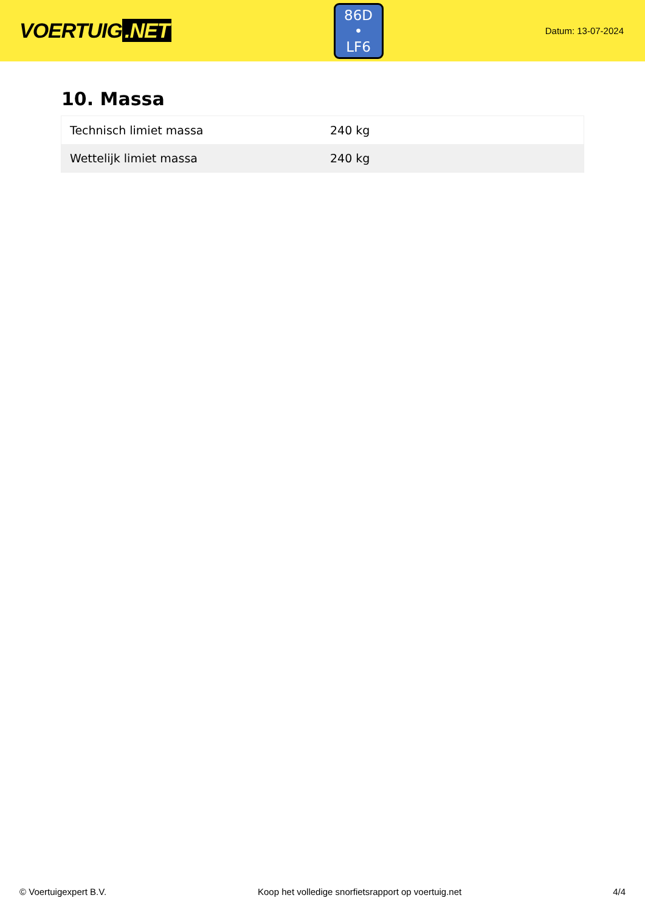VOERTUIG.NET
86D
• LF6
Datum: 13-07-2024
10. Massa
| Technisch limiet massa | 240 kg |
| Wettelijk limiet massa | 240 kg |
© Voertuigexpert B.V. Koop het volledige snorfietsrapport op voertuig.net 4/4